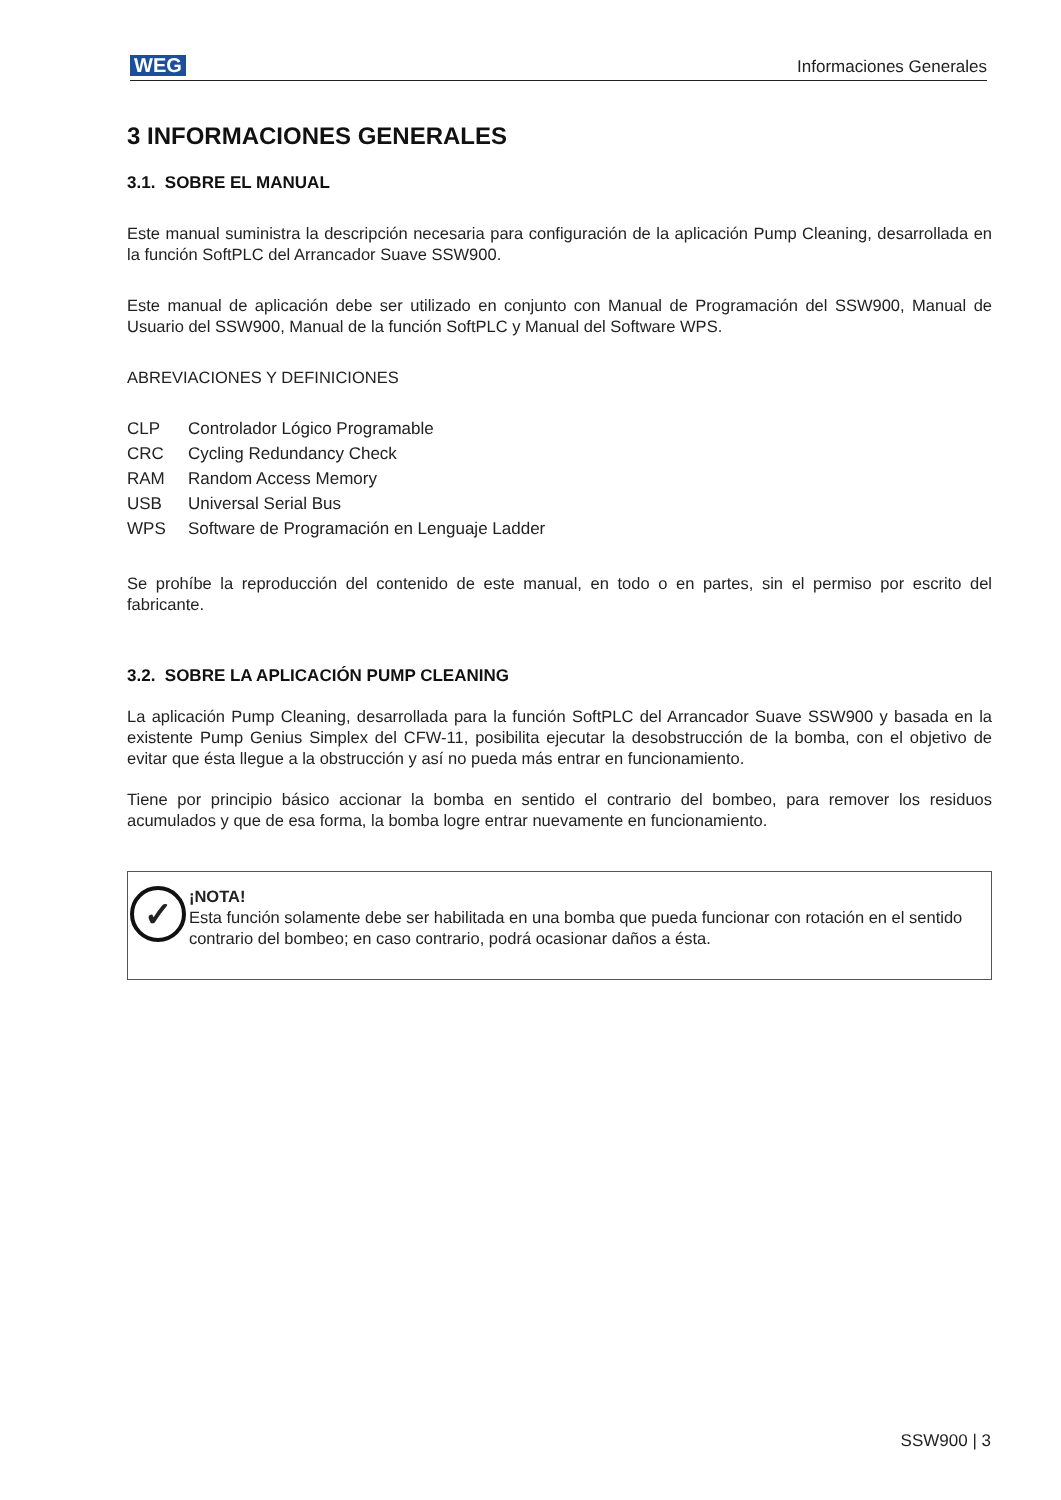WEG Informaciones Generales
3 INFORMACIONES GENERALES
3.1. SOBRE EL MANUAL
Este manual suministra la descripción necesaria para configuración de la aplicación Pump Cleaning, desarrollada en la función SoftPLC del Arrancador Suave SSW900.
Este manual de aplicación debe ser utilizado en conjunto con Manual de Programación del SSW900, Manual de Usuario del SSW900, Manual de la función SoftPLC y Manual del Software WPS.
ABREVIACIONES Y DEFINICIONES
| CLP | Controlador Lógico Programable |
| CRC | Cycling Redundancy Check |
| RAM | Random Access Memory |
| USB | Universal Serial Bus |
| WPS | Software de Programación en Lenguaje Ladder |
Se prohíbe la reproducción del contenido de este manual, en todo o en partes, sin el permiso por escrito del fabricante.
3.2. SOBRE LA APLICACIÓN PUMP CLEANING
La aplicación Pump Cleaning, desarrollada para la función SoftPLC del Arrancador Suave SSW900 y basada en la existente Pump Genius Simplex del CFW-11, posibilita ejecutar la desobstrucción de la bomba, con el objetivo de evitar que ésta llegue a la obstrucción y así no pueda más entrar en funcionamiento.
Tiene por principio básico accionar la bomba en sentido el contrario del bombeo, para remover los residuos acumulados y que de esa forma, la bomba logre entrar nuevamente en funcionamiento.
✓
¡NOTA!
Esta función solamente debe ser habilitada en una bomba que pueda funcionar con rotación en el sentido contrario del bombeo; en caso contrario, podrá ocasionar daños a ésta.
SSW900 | 3